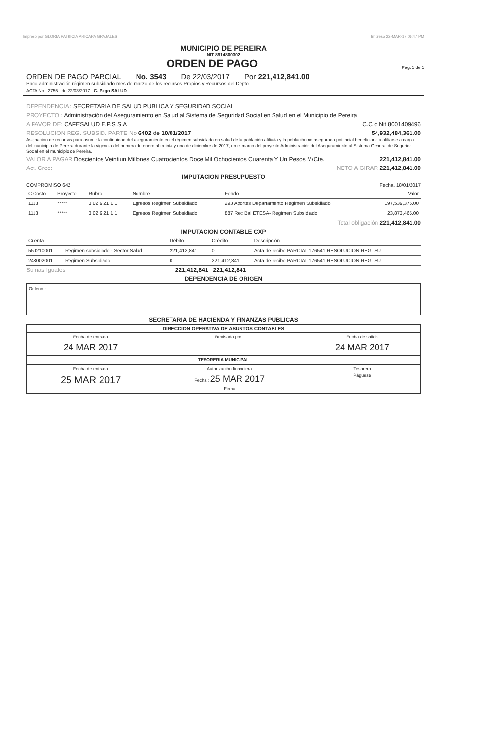Impreso por GLORIA PATRICIA ARICAPA GRAJALES Impreso 22-MAR-17 05:47 PM
MUNICIPIO DE PEREIRA
NIT 8914800302
ORDEN DE PAGO Pag. 1 de 1
ORDEN DE PAGO PARCIAL No. 3543 De 22/03/2017 Por 221,412,841.00
Pago administración régimen subsidiado mes de marzo de los recursos Propios y Recursos del Depto
ACTA No.: 2755 de 22/03/2017 C. Pago SALUD
DEPENDENCIA : SECRETARIA DE SALUD PUBLICA Y SEGURIDAD SOCIAL
PROYECTO : Administración del Aseguramiento en Salud al Sistema de Seguridad Social en Salud en el Municipio de Pereira
A FAVOR DE: CAFESALUD E.P.S S.A C.C o Nit 8001409496
RESOLUCION REG. SUBSID. PARTE No 6402 de 10/01/2017 54,932,484,361.00
Asignación de recursos para asumir la continuidad del aseguramiento en el régimen subsidiado en salud de la población afiliada y la población no asegurada potencial beneficiaria a afiliarse a cargo del municipio de Pereira durante la vigencia del primero de enero al treinta y uno de diciembre de 2017, en el marco del proyecto Administración del Aseguramiento al Sistema General de Seguridd Social en el municipio de Pereira.
VALOR A PAGAR Doscientos Veintiun Millones Cuatrocientos Doce Mil Ochocientos Cuarenta Y Un Pesos M/Cte. 221,412,841.00
Act. Cree: NETO A GIRAR 221,412,841.00
IMPUTACION PRESUPUESTO
COMPROMISO 642 Fecha. 18/01/2017
| C Costo | Proyecto | Rubro | Nombre | Fondo | Valor |
| --- | --- | --- | --- | --- | --- |
| 1113 | ***** | 3 02 9 21 1 1 | Egresos Regimen Subsidiado | 293 Aportes Departamento Regimen Subsidiado | 197,539,376.00 |
| 1113 | ***** | 3 02 9 21 1 1 | Egresos Regimen Subsidiado | 887 Rec Bal ETESA- Regimen Subsidiado | 23,873,465.00 |
Total obligación 221,412,841.00
IMPUTACION CONTABLE CXP
| Cuenta | | Débito | Crédito | Descripción |
| --- | --- | --- | --- | --- |
| 550210001 | Regimen subsidiado - Sector Salud | 221,412,841. | 0. | Acta de recibo PARCIAL 176541 RESOLUCION REG. SU |
| 248002001 | Regimen Subsidiado | 0. | 221,412,841. | Acta de recibo PARCIAL 176541 RESOLUCION REG. SU |
Sumas Iguales 221,412,841 221,412,841
DEPENDENCIA DE ORIGEN
Ordenó :
SECRETARIA DE HACIENDA Y FINANZAS PUBLICAS
DIRECCION OPERATIVA DE ASUNTOS CONTABLES
| Fecha de entrada 24 MAR 2017 | Revisado por : | Fecha de salida 24 MAR 2017 |
| TESORERIA MUNICIPAL | | |
| Fecha de entrada 25 MAR 2017 | Autorización financiera Fecha : 25 MAR 2017 Firma | Tesorero Páguese |